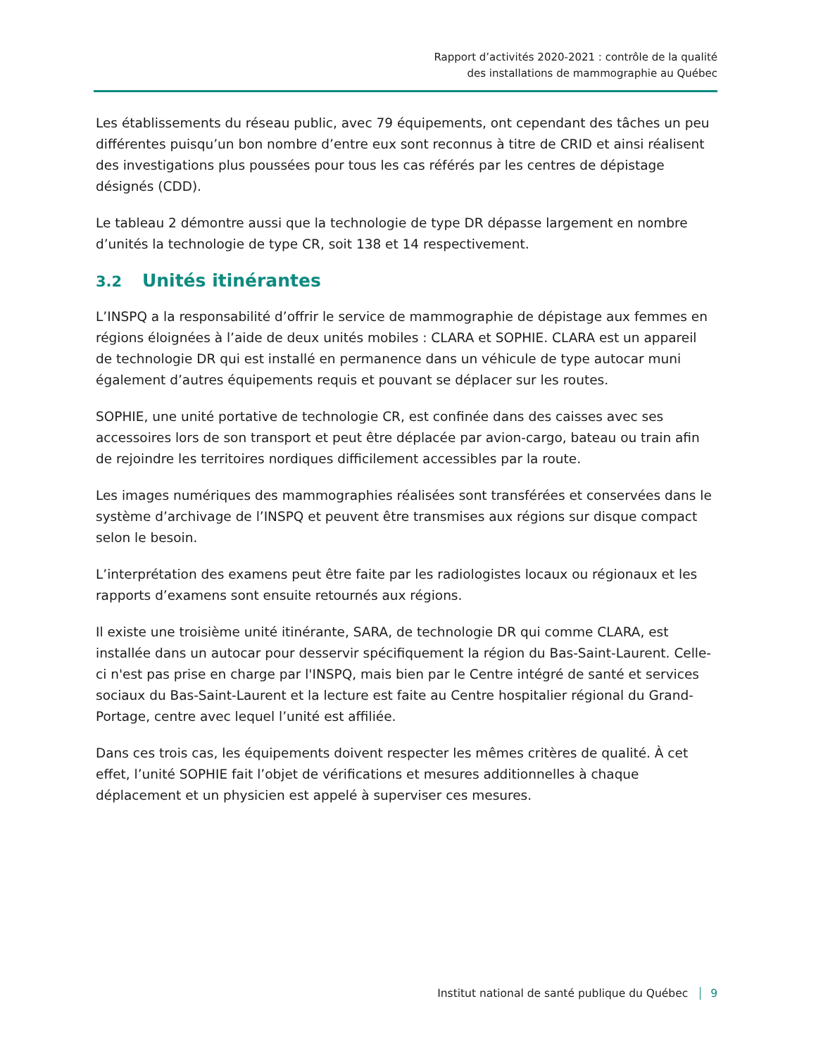Rapport d’activités 2020-2021 : contrôle de la qualité
des installations de mammographie au Québec
Les établissements du réseau public, avec 79 équipements, ont cependant des tâches un peu différentes puisqu’un bon nombre d’entre eux sont reconnus à titre de CRID et ainsi réalisent des investigations plus poussées pour tous les cas référés par les centres de dépistage désignés (CDD).
Le tableau 2 démontre aussi que la technologie de type DR dépasse largement en nombre d’unités la technologie de type CR, soit 138 et 14 respectivement.
3.2 Unités itinérantes
L’INSPQ a la responsabilité d’offrir le service de mammographie de dépistage aux femmes en régions éloignées à l’aide de deux unités mobiles : CLARA et SOPHIE. CLARA est un appareil de technologie DR qui est installé en permanence dans un véhicule de type autocar muni également d’autres équipements requis et pouvant se déplacer sur les routes.
SOPHIE, une unité portative de technologie CR, est confinée dans des caisses avec ses accessoires lors de son transport et peut être déplacée par avion-cargo, bateau ou train afin de rejoindre les territoires nordiques difficilement accessibles par la route.
Les images numériques des mammographies réalisées sont transférées et conservées dans le système d’archivage de l’INSPQ et peuvent être transmises aux régions sur disque compact selon le besoin.
L’interprétation des examens peut être faite par les radiologistes locaux ou régionaux et les rapports d’examens sont ensuite retournés aux régions.
Il existe une troisième unité itinérante, SARA, de technologie DR qui comme CLARA, est installée dans un autocar pour desservir spécifiquement la région du Bas-Saint-Laurent. Celle-ci n'est pas prise en charge par l'INSPQ, mais bien par le Centre intégré de santé et services sociaux du Bas-Saint-Laurent et la lecture est faite au Centre hospitalier régional du Grand-Portage, centre avec lequel l’unité est affiliée.
Dans ces trois cas, les équipements doivent respecter les mêmes critères de qualité. À cet effet, l’unité SOPHIE fait l’objet de vérifications et mesures additionnelles à chaque déplacement et un physicien est appelé à superviser ces mesures.
Institut national de santé publique du Québec 9